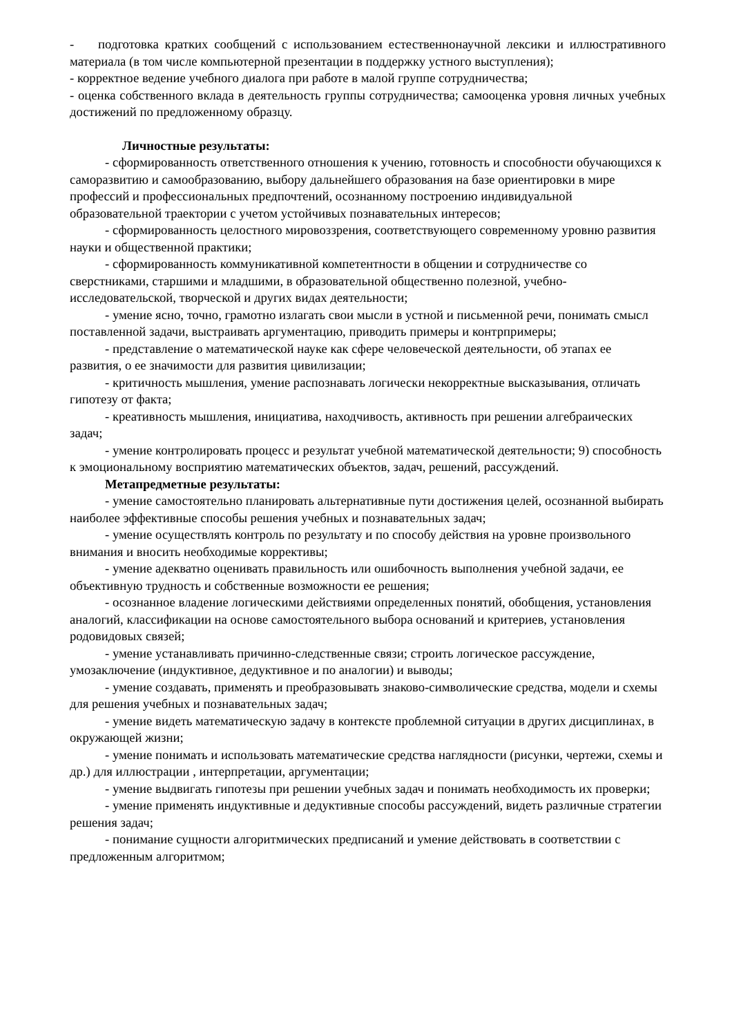- подготовка кратких сообщений с использованием естественнонаучной лексики и иллюстративного материала (в том числе компьютерной презентации в поддержку устного выступления);
- корректное ведение учебного диалога при работе в малой группе сотрудничества;
- оценка собственного вклада в деятельность группы сотрудничества; самооценка уровня личных учебных достижений по предложенному образцу.
Личностные результаты:
- сформированность ответственного отношения к учению, готовность и способности обучающихся к саморазвитию и самообразованию, выбору дальнейшего образования на базе ориентировки в мире профессий и профессиональных предпочтений, осознанному построению индивидуальной образовательной траектории с учетом устойчивых познавательных интересов;
- сформированность целостного мировоззрения, соответствующего современному уровню развития науки и общественной практики;
- сформированность коммуникативной компетентности в общении и сотрудничестве со сверстниками, старшими и младшими, в образовательной общественно полезной, учебно-исследовательской, творческой и других видах деятельности;
- умение ясно, точно, грамотно излагать свои мысли в устной и письменной речи, понимать смысл поставленной задачи, выстраивать аргументацию, приводить примеры и контрпримеры;
- представление о математической науке как сфере человеческой деятельности, об этапах ее развития, о ее значимости для развития цивилизации;
- критичность мышления, умение распознавать логически некорректные высказывания, отличать гипотезу от факта;
- креативность мышления, инициатива, находчивость, активность при решении алгебраических задач;
- умение контролировать процесс и результат учебной математической деятельности; 9) способность к эмоциональному восприятию математических объектов, задач, решений, рассуждений.
Метапредметные результаты:
- умение самостоятельно планировать альтернативные пути достижения целей, осознанной выбирать наиболее эффективные способы решения учебных и познавательных задач;
- умение осуществлять контроль по результату и по способу действия на уровне произвольного внимания и вносить необходимые коррективы;
- умение адекватно оценивать правильность или ошибочность выполнения учебной задачи, ее объективную трудность и собственные возможности ее решения;
- осознанное владение логическими действиями определенных понятий, обобщения, установления аналогий, классификации на основе самостоятельного выбора оснований и критериев, установления родовидовых связей;
- умение устанавливать причинно-следственные связи; строить логическое рассуждение, умозаключение (индуктивное, дедуктивное и по аналогии) и выводы;
- умение создавать, применять и преобразовывать знаково-символические средства, модели и схемы для решения учебных и познавательных задач;
- умение видеть математическую задачу в контексте проблемной ситуации в других дисциплинах, в окружающей жизни;
- умение понимать и использовать математические средства наглядности (рисунки, чертежи, схемы и др.) для иллюстрации , интерпретации, аргументации;
- умение выдвигать гипотезы при решении учебных задач и понимать необходимость их проверки;
- умение применять индуктивные и дедуктивные способы рассуждений, видеть различные стратегии решения задач;
- понимание сущности алгоритмических предписаний и умение действовать в соответствии с предложенным алгоритмом;